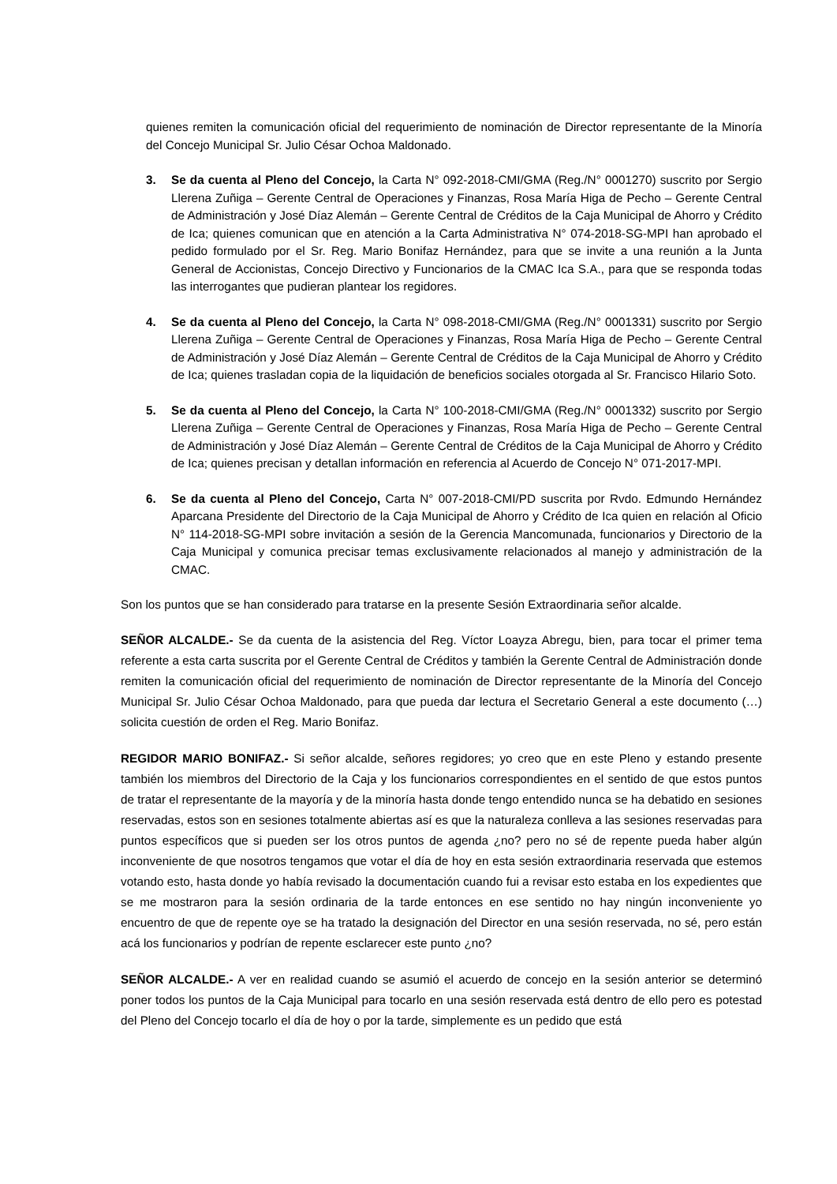quienes remiten la comunicación oficial del requerimiento de nominación de Director representante de la Minoría del Concejo Municipal Sr. Julio César Ochoa Maldonado.
3. Se da cuenta al Pleno del Concejo, la Carta N° 092-2018-CMI/GMA (Reg./N° 0001270) suscrito por Sergio Llerena Zuñiga – Gerente Central de Operaciones y Finanzas, Rosa María Higa de Pecho – Gerente Central de Administración y José Díaz Alemán – Gerente Central de Créditos de la Caja Municipal de Ahorro y Crédito de Ica; quienes comunican que en atención a la Carta Administrativa N° 074-2018-SG-MPI han aprobado el pedido formulado por el Sr. Reg. Mario Bonifaz Hernández, para que se invite a una reunión a la Junta General de Accionistas, Concejo Directivo y Funcionarios de la CMAC Ica S.A., para que se responda todas las interrogantes que pudieran plantear los regidores.
4. Se da cuenta al Pleno del Concejo, la Carta N° 098-2018-CMI/GMA (Reg./N° 0001331) suscrito por Sergio Llerena Zuñiga – Gerente Central de Operaciones y Finanzas, Rosa María Higa de Pecho – Gerente Central de Administración y José Díaz Alemán – Gerente Central de Créditos de la Caja Municipal de Ahorro y Crédito de Ica; quienes trasladan copia de la liquidación de beneficios sociales otorgada al Sr. Francisco Hilario Soto.
5. Se da cuenta al Pleno del Concejo, la Carta N° 100-2018-CMI/GMA (Reg./N° 0001332) suscrito por Sergio Llerena Zuñiga – Gerente Central de Operaciones y Finanzas, Rosa María Higa de Pecho – Gerente Central de Administración y José Díaz Alemán – Gerente Central de Créditos de la Caja Municipal de Ahorro y Crédito de Ica; quienes precisan y detallan información en referencia al Acuerdo de Concejo N° 071-2017-MPI.
6. Se da cuenta al Pleno del Concejo, Carta N° 007-2018-CMI/PD suscrita por Rvdo. Edmundo Hernández Aparcana Presidente del Directorio de la Caja Municipal de Ahorro y Crédito de Ica quien en relación al Oficio N° 114-2018-SG-MPI sobre invitación a sesión de la Gerencia Mancomunada, funcionarios y Directorio de la Caja Municipal y comunica precisar temas exclusivamente relacionados al manejo y administración de la CMAC.
Son los puntos que se han considerado para tratarse en la presente Sesión Extraordinaria señor alcalde.
SEÑOR ALCALDE.- Se da cuenta de la asistencia del Reg. Víctor Loayza Abregu, bien, para tocar el primer tema referente a esta carta suscrita por el Gerente Central de Créditos y también la Gerente Central de Administración donde remiten la comunicación oficial del requerimiento de nominación de Director representante de la Minoría del Concejo Municipal Sr. Julio César Ochoa Maldonado, para que pueda dar lectura el Secretario General a este documento (…) solicita cuestión de orden el Reg. Mario Bonifaz.
REGIDOR MARIO BONIFAZ.- Si señor alcalde, señores regidores; yo creo que en este Pleno y estando presente también los miembros del Directorio de la Caja y los funcionarios correspondientes en el sentido de que estos puntos de tratar el representante de la mayoría y de la minoría hasta donde tengo entendido nunca se ha debatido en sesiones reservadas, estos son en sesiones totalmente abiertas así es que la naturaleza conlleva a las sesiones reservadas para puntos específicos que si pueden ser los otros puntos de agenda ¿no? pero no sé de repente pueda haber algún inconveniente de que nosotros tengamos que votar el día de hoy en esta sesión extraordinaria reservada que estemos votando esto, hasta donde yo había revisado la documentación cuando fui a revisar esto estaba en los expedientes que se me mostraron para la sesión ordinaria de la tarde entonces en ese sentido no hay ningún inconveniente yo encuentro de que de repente oye se ha tratado la designación del Director en una sesión reservada, no sé, pero están acá los funcionarios y podrían de repente esclarecer este punto ¿no?
SEÑOR ALCALDE.- A ver en realidad cuando se asumió el acuerdo de concejo en la sesión anterior se determinó poner todos los puntos de la Caja Municipal para tocarlo en una sesión reservada está dentro de ello pero es potestad del Pleno del Concejo tocarlo el día de hoy o por la tarde, simplemente es un pedido que está